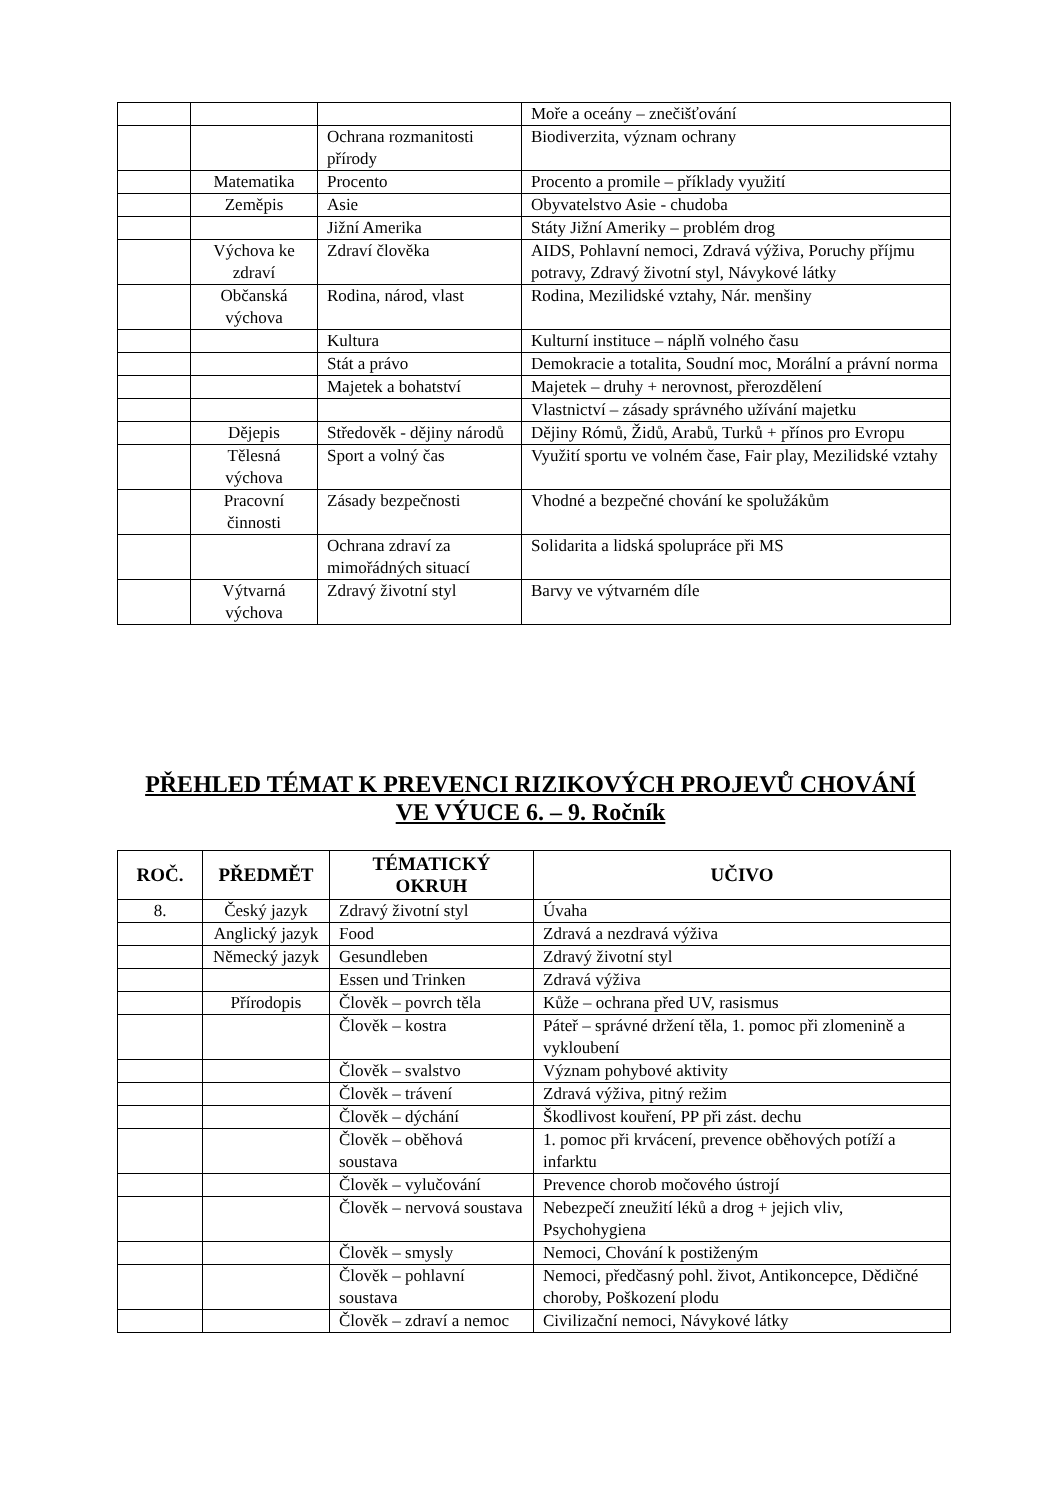| | | | Moře a oceány – znečišťování |
| | | Ochrana rozmanitosti přírody | Biodiverzita, význam ochrany |
| | Matematika | Procento | Procento a promile – příklady využití |
| | Zeměpis | Asie | Obyvatelstvo Asie - chudoba |
| | | Jižní Amerika | Státy Jižní Ameriky – problém drog |
| | Výchova ke zdraví | Zdraví člověka | AIDS, Pohlavní nemoci, Zdravá výživa, Poruchy příjmu potravy, Zdravý životní styl, Návykové látky |
| | Občanská výchova | Rodina, národ, vlast | Rodina, Mezilidské vztahy, Nár. menšiny |
| | | Kultura | Kulturní instituce – náplň volného času |
| | | Stát a právo | Demokracie a totalita, Soudní moc, Morální a právní norma |
| | | Majetek a bohatství | Majetek – druhy + nerovnost, přerozdělení |
| | | | Vlastnictví – zásady správného užívání majetku |
| | Dějepis | Středověk - dějiny národů | Dějiny Rómů, Židů, Arabů, Turků + přínos pro Evropu |
| | Tělesná výchova | Sport a volný čas | Využití sportu ve volném čase, Fair play, Mezilidské vztahy |
| | Pracovní činnosti | Zásady bezpečnosti | Vhodné a bezpečné chování ke spolužákům |
| | | Ochrana zdraví za mimořádných situací | Solidarita a lidská spolupráce při MS |
| | Výtvarná výchova | Zdravý životní styl | Barvy ve výtvarném díle |
PŘEHLED TÉMAT K PREVENCI RIZIKOVÝCH PROJEVŮ CHOVÁNÍ
VE VÝUCE 6. – 9. Ročník
| ROČ. | PŘEDMĚT | TÉMATICKÝ OKRUH | UČIVO |
| --- | --- | --- | --- |
| 8. | Český jazyk | Zdravý životní styl | Úvaha |
| | Anglický jazyk | Food | Zdravá a nezdravá výživa |
| | Německý jazyk | Gesundleben | Zdravý životní styl |
| | | Essen und Trinken | Zdravá výživa |
| | Přírodopis | Člověk – povrch těla | Kůže – ochrana před UV, rasismus |
| | | Člověk – kostra | Páteř – správné držení těla, 1. pomoc při zlomenině a vykloubení |
| | | Člověk – svalstvo | Význam pohybové aktivity |
| | | Člověk – trávení | Zdravá výživa, pitný režim |
| | | Člověk – dýchání | Škodlivost kouření, PP při zást. dechu |
| | | Člověk – oběhová soustava | 1. pomoc při krvácení, prevence oběhových potíží a infarktu |
| | | Člověk – vylučování | Prevence chorob močového ústrojí |
| | | Člověk – nervová soustava | Nebezpečí zneužití léků a drog + jejich vliv, Psychohygiena |
| | | Člověk – smysly | Nemoci, Chování k postiženým |
| | | Člověk – pohlavní soustava | Nemoci, předčasný pohl. život, Antikoncepce, Dědičné choroby, Poškození plodu |
| | | Člověk – zdraví a nemoc | Civilizační nemoci, Návykové látky |